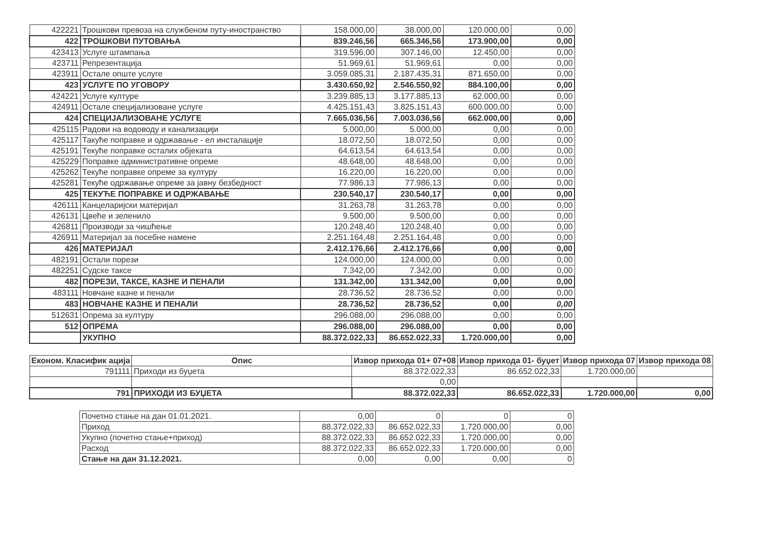| 422221 | Трошкови превоза на службеном путу-иностранство | 158.000,00 | 38.000,00 | 120.000,00 | 0,00 |
| 422 | ТРОШКОВИ ПУТОВАЊА | 839.246,56 | 665.346,56 | 173.900,00 | 0,00 |
| 423413 | Услуге штампања | 319.596,00 | 307.146,00 | 12.450,00 | 0,00 |
| 423711 | Репрезентација | 51.969,61 | 51.969,61 | 0,00 | 0,00 |
| 423911 | Остале опште услуге | 3.059.085,31 | 2.187.435,31 | 871.650,00 | 0,00 |
| 423 | УСЛУГЕ ПО УГОВОРУ | 3.430.650,92 | 2.546.550,92 | 884.100,00 | 0,00 |
| 424221 | Услуге културе | 3.239.885,13 | 3.177.885,13 | 62.000,00 | 0,00 |
| 424911 | Остале специјализоване услуге | 4.425.151,43 | 3.825.151,43 | 600.000,00 | 0,00 |
| 424 | СПЕЦИЈАЛИЗОВАНЕ УСЛУГЕ | 7.665.036,56 | 7.003.036,56 | 662.000,00 | 0,00 |
| 425115 | Радови на водоводу и канализацији | 5.000,00 | 5.000,00 | 0,00 | 0,00 |
| 425117 | Такуће поправке и одржавање - ел инсталације | 18.072,50 | 18.072,50 | 0,00 | 0,00 |
| 425191 | Текуће поправке осталих објеката | 64.613,54 | 64.613,54 | 0,00 | 0,00 |
| 425229 | Поправке административне опреме | 48.648,00 | 48.648,00 | 0,00 | 0,00 |
| 425262 | Текуће поправке опреме за културу | 16.220,00 | 16.220,00 | 0,00 | 0,00 |
| 425281 | Текуће одржавање опреме за јавну безбедност | 77.986,13 | 77.986,13 | 0,00 | 0,00 |
| 425 | ТЕКУЋЕ ПОПРАВКЕ И ОДРЖАВАЊЕ | 230.540,17 | 230.540,17 | 0,00 | 0,00 |
| 426111 | Канцеларијски материјал | 31.263,78 | 31.263,78 | 0,00 | 0,00 |
| 426131 | Цвеће и зеленило | 9.500,00 | 9.500,00 | 0,00 | 0,00 |
| 426811 | Производи за чишћење | 120.248,40 | 120.248,40 | 0,00 | 0,00 |
| 426911 | Материјал за посебне намене | 2.251.164,48 | 2.251.164,48 | 0,00 | 0,00 |
| 426 | МАТЕРИЈАЛ | 2.412.176,66 | 2.412.176,66 | 0,00 | 0,00 |
| 482191 | Остали порези | 124.000,00 | 124.000,00 | 0,00 | 0,00 |
| 482251 | Судске таксе | 7.342,00 | 7.342,00 | 0,00 | 0,00 |
| 482 | ПОРЕЗИ, ТАКСЕ, КАЗНЕ И ПЕНАЛИ | 131.342,00 | 131.342,00 | 0,00 | 0,00 |
| 483111 | Новчане казне и пенали | 28.736,52 | 28.736,52 | 0,00 | 0,00 |
| 483 | НОВЧАНЕ КАЗНЕ И ПЕНАЛИ | 28.736,52 | 28.736,52 | 0,00 | 0,00 |
| 512631 | Опрема за културу | 296.088,00 | 296.088,00 | 0,00 | 0,00 |
| 512 | ОПРЕМА | 296.088,00 | 296.088,00 | 0,00 | 0,00 |
| | УКУПНО | 88.372.022,33 | 86.652.022,33 | 1.720.000,00 | 0,00 |
| Економ. Класифик ација | Опис | Извор прихода 01+ 07+08 | Извор прихода 01- буџет | Извор прихода 07 | Извор прихода 08 |
| --- | --- | --- | --- | --- | --- |
| 791111 | Приходи из буџета | 88.372.022,33 | 86.652.022,33 | 1.720.000,00 | |
| | | 0,00 | | | |
| 791 | ПРИХОДИ ИЗ БУЏЕТА | 88.372.022,33 | 86.652.022,33 | 1.720.000,00 | 0,00 |
| Почетно стање на дан 01.01.2021. | 0,00 | 0 | 0 | 0 |
| Приход | 88.372.022,33 | 86.652.022,33 | 1.720.000,00 | 0,00 |
| Укупно (почетно стање+приход) | 88.372.022,33 | 86.652.022,33 | 1.720.000,00 | 0,00 |
| Расход | 88.372.022,33 | 86.652.022,33 | 1.720.000,00 | 0,00 |
| Стање на дан 31.12.2021. | 0,00 | 0,00 | 0,00 | 0 |